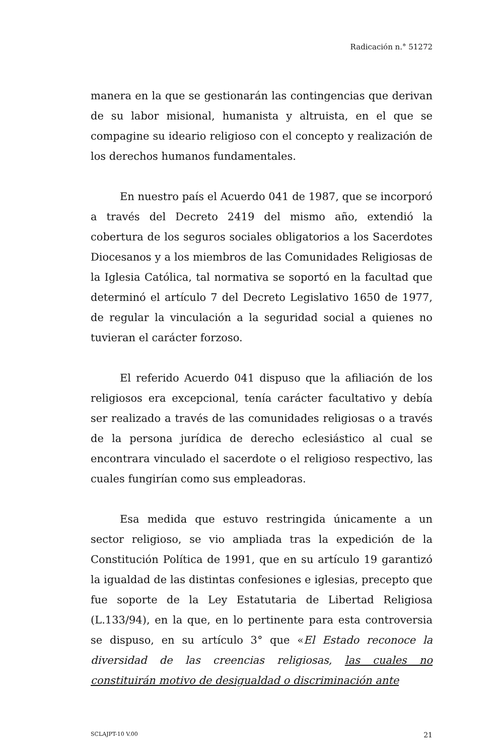Radicación n.° 51272
manera en la que se gestionarán las contingencias que derivan de su labor misional, humanista y altruista, en el que se compagine su ideario religioso con el concepto y realización de los derechos humanos fundamentales.
En nuestro país el Acuerdo 041 de 1987, que se incorporó a través del Decreto 2419 del mismo año, extendió la cobertura de los seguros sociales obligatorios a los Sacerdotes Diocesanos y a los miembros de las Comunidades Religiosas de la Iglesia Católica, tal normativa se soportó en la facultad que determinó el artículo 7 del Decreto Legislativo 1650 de 1977, de regular la vinculación a la seguridad social a quienes no tuvieran el carácter forzoso.
El referido Acuerdo 041 dispuso que la afiliación de los religiosos era excepcional, tenía carácter facultativo y debía ser realizado a través de las comunidades religiosas o a través de la persona jurídica de derecho eclesiástico al cual se encontrara vinculado el sacerdote o el religioso respectivo, las cuales fungirían como sus empleadoras.
Esa medida que estuvo restringida únicamente a un sector religioso, se vio ampliada tras la expedición de la Constitución Política de 1991, que en su artículo 19 garantizó la igualdad de las distintas confesiones e iglesias, precepto que fue soporte de la Ley Estatutaria de Libertad Religiosa (L.133/94), en la que, en lo pertinente para esta controversia se dispuso, en su artículo 3° que «El Estado reconoce la diversidad de las creencias religiosas, las cuales no constituirán motivo de desigualdad o discriminación ante
SCLAJPT-10 V.00 21